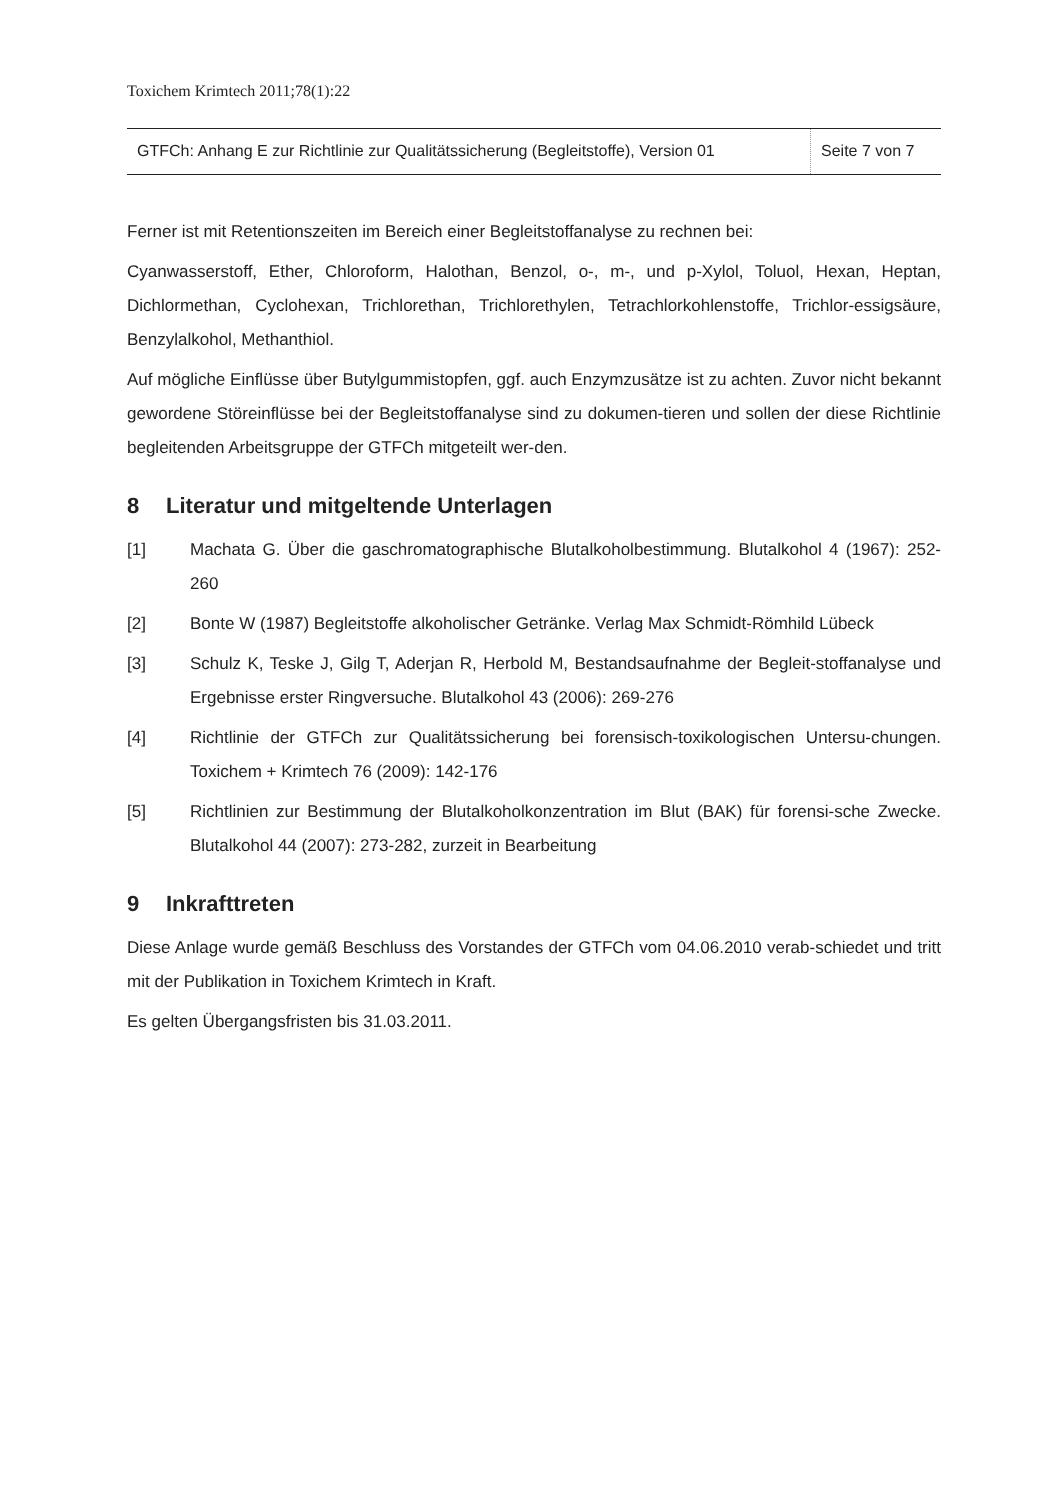Toxichem Krimtech 2011;78(1):22
| GTFCh: Anhang E zur Richtlinie zur Qualitätssicherung (Begleitstoffe), Version 01 | Seite 7 von 7 |
Ferner ist mit Retentionszeiten im Bereich einer Begleitstoffanalyse zu rechnen bei:
Cyanwasserstoff, Ether, Chloroform, Halothan, Benzol, o-, m-, und p-Xylol, Toluol, Hexan, Heptan, Dichlormethan, Cyclohexan, Trichlorethan, Trichlorethylen, Tetrachlorkohlenstoffe, Trichlor-essigsäure, Benzylalkohol, Methanthiol.
Auf mögliche Einflüsse über Butylgummistopfen, ggf. auch Enzymzusätze ist zu achten. Zuvor nicht bekannt gewordene Störeinflüsse bei der Begleitstoffanalyse sind zu dokumen-tieren und sollen der diese Richtlinie begleitenden Arbeitsgruppe der GTFCh mitgeteilt wer-den.
8 Literatur und mitgeltende Unterlagen
[1] Machata G. Über die gaschromatographische Blutalkoholbestimmung. Blutalkohol 4 (1967): 252-260
[2] Bonte W (1987) Begleitstoffe alkoholischer Getränke. Verlag Max Schmidt-Römhild Lübeck
[3] Schulz K, Teske J, Gilg T, Aderjan R, Herbold M, Bestandsaufnahme der Begleit-stoffanalyse und Ergebnisse erster Ringversuche. Blutalkohol 43 (2006): 269-276
[4] Richtlinie der GTFCh zur Qualitätssicherung bei forensisch-toxikologischen Untersu-chungen. Toxichem + Krimtech 76 (2009): 142-176
[5] Richtlinien zur Bestimmung der Blutalkoholkonzentration im Blut (BAK) für forensi-sche Zwecke. Blutalkohol 44 (2007): 273-282, zurzeit in Bearbeitung
9 Inkrafttreten
Diese Anlage wurde gemäß Beschluss des Vorstandes der GTFCh vom 04.06.2010 verab-schiedet und tritt mit der Publikation in Toxichem Krimtech in Kraft.
Es gelten Übergangsfristen bis 31.03.2011.